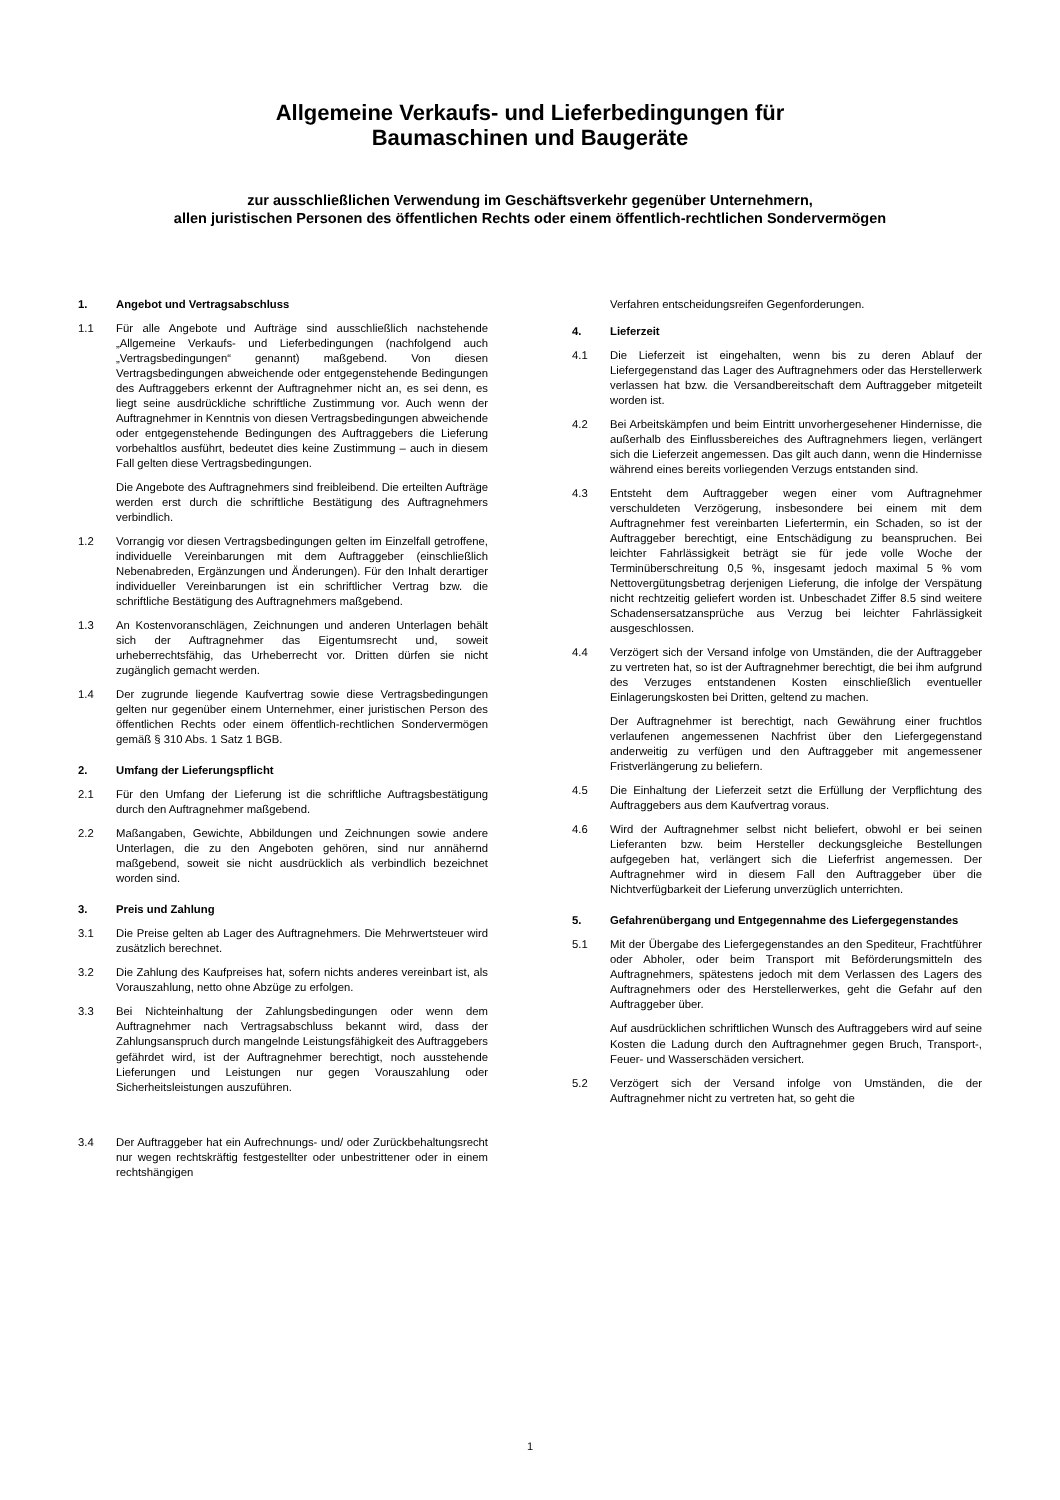Allgemeine Verkaufs- und Lieferbedingungen für
Baumaschinen und Baugeräte
zur ausschließlichen Verwendung im Geschäftsverkehr gegenüber Unternehmern,
allen juristischen Personen des öffentlichen Rechts oder einem öffentlich-rechtlichen Sondervermögen
1. Angebot und Vertragsabschluss
1.1 Für alle Angebote und Aufträge sind ausschließlich nachstehende „Allgemeine Verkaufs- und Lieferbedingungen (nachfolgend auch „Vertragsbedingungen“ genannt) maßgebend. Von diesen Vertragsbedingungen abweichende oder entgegenstehende Bedingungen des Auftraggebers erkennt der Auftragnehmer nicht an, es sei denn, es liegt seine ausdrückliche schriftliche Zustimmung vor. Auch wenn der Auftragnehmer in Kenntnis von diesen Vertragsbedingungen abweichende oder entgegenstehende Bedingungen des Auftraggebers die Lieferung vorbehaltlos ausführt, bedeutet dies keine Zustimmung – auch in diesem Fall gelten diese Vertragsbedingungen.
Die Angebote des Auftragnehmers sind freibleibend. Die erteilten Aufträge werden erst durch die schriftliche Bestätigung des Auftragnehmers verbindlich.
1.2 Vorrangig vor diesen Vertragsbedingungen gelten im Einzelfall getroffene, individuelle Vereinbarungen mit dem Auftraggeber (einschließlich Nebenabreden, Ergänzungen und Änderungen). Für den Inhalt derartiger individueller Vereinbarungen ist ein schriftlicher Vertrag bzw. die schriftliche Bestätigung des Auftragnehmers maßgebend.
1.3 An Kostenvoranschlägen, Zeichnungen und anderen Unterlagen behält sich der Auftragnehmer das Eigentumsrecht und, soweit urheberrechtsfähig, das Urheberrecht vor. Dritten dürfen sie nicht zugänglich gemacht werden.
1.4 Der zugrunde liegende Kaufvertrag sowie diese Vertragsbedingungen gelten nur gegenüber einem Unternehmer, einer juristischen Person des öffentlichen Rechts oder einem öffentlich-rechtlichen Sondervermögen gemäß § 310 Abs. 1 Satz 1 BGB.
2. Umfang der Lieferungspflicht
2.1 Für den Umfang der Lieferung ist die schriftliche Auftragsbestätigung durch den Auftragnehmer maßgebend.
2.2 Maßangaben, Gewichte, Abbildungen und Zeichnungen sowie andere Unterlagen, die zu den Angeboten gehören, sind nur annähernd maßgebend, soweit sie nicht ausdrücklich als verbindlich bezeichnet worden sind.
3. Preis und Zahlung
3.1 Die Preise gelten ab Lager des Auftragnehmers. Die Mehrwertsteuer wird zusätzlich berechnet.
3.2 Die Zahlung des Kaufpreises hat, sofern nichts anderes vereinbart ist, als Vorauszahlung, netto ohne Abzüge zu erfolgen.
3.3 Bei Nichteinhaltung der Zahlungsbedingungen oder wenn dem Auftragnehmer nach Vertragsabschluss bekannt wird, dass der Zahlungsanspruch durch mangelnde Leistungsfähigkeit des Auftraggebers gefährdet wird, ist der Auftragnehmer berechtigt, noch ausstehende Lieferungen und Leistungen nur gegen Vorauszahlung oder Sicherheitsleistungen auszuführen.
3.4 Der Auftraggeber hat ein Aufrechnungs- und/ oder Zurückbehaltungsrecht nur wegen rechtskräftig festgestellter oder unbestrittener oder in einem rechtshängigen
Verfahren entscheidungsreifen Gegenforderungen.
4. Lieferzeit
4.1 Die Lieferzeit ist eingehalten, wenn bis zu deren Ablauf der Liefergegenstand das Lager des Auftragnehmers oder das Herstellerwerk verlassen hat bzw. die Versandbereitschaft dem Auftraggeber mitgeteilt worden ist.
4.2 Bei Arbeitskämpfen und beim Eintritt unvorhergesehener Hindernisse, die außerhalb des Einflussbereiches des Auftragnehmers liegen, verlängert sich die Lieferzeit angemessen. Das gilt auch dann, wenn die Hindernisse während eines bereits vorliegenden Verzugs entstanden sind.
4.3 Entsteht dem Auftraggeber wegen einer vom Auftragnehmer verschuldeten Verzögerung, insbesondere bei einem mit dem Auftragnehmer fest vereinbarten Liefertermin, ein Schaden, so ist der Auftraggeber berechtigt, eine Entschädigung zu beanspruchen. Bei leichter Fahrlässigkeit beträgt sie für jede volle Woche der Terminüberschreitung 0,5 %, insgesamt jedoch maximal 5 % vom Nettovergütungsbetrag derjenigen Lieferung, die infolge der Verspätung nicht rechtzeitig geliefert worden ist. Unbeschadet Ziffer 8.5 sind weitere Schadensersatzansprüche aus Verzug bei leichter Fahrlässigkeit ausgeschlossen.
4.4 Verzögert sich der Versand infolge von Umständen, die der Auftraggeber zu vertreten hat, so ist der Auftragnehmer berechtigt, die bei ihm aufgrund des Verzuges entstandenen Kosten einschließlich eventueller Einlagerungskosten bei Dritten, geltend zu machen.
Der Auftragnehmer ist berechtigt, nach Gewährung einer fruchtlos verlaufenen angemessenen Nachfrist über den Liefergegenstand anderweitig zu verfügen und den Auftraggeber mit angemessener Fristverlängerung zu beliefern.
4.5 Die Einhaltung der Lieferzeit setzt die Erfüllung der Verpflichtung des Auftraggebers aus dem Kaufvertrag voraus.
4.6 Wird der Auftragnehmer selbst nicht beliefert, obwohl er bei seinen Lieferanten bzw. beim Hersteller deckungsgleiche Bestellungen aufgegeben hat, verlängert sich die Lieferfrist angemessen. Der Auftragnehmer wird in diesem Fall den Auftraggeber über die Nichtverfügbarkeit der Lieferung unverzüglich unterrichten.
5. Gefahrenübergang und Entgegennahme des Liefergegenstandes
5.1 Mit der Übergabe des Liefergegenstandes an den Spediteur, Frachtführer oder Abholer, oder beim Transport mit Beförderungsmitteln des Auftragnehmers, spätestens jedoch mit dem Verlassen des Lagers des Auftragnehmers oder des Herstellerwerkes, geht die Gefahr auf den Auftraggeber über.
Auf ausdrücklichen schriftlichen Wunsch des Auftraggebers wird auf seine Kosten die Ladung durch den Auftragnehmer gegen Bruch, Transport-, Feuer- und Wasserschäden versichert.
5.2 Verzögert sich der Versand infolge von Umständen, die der Auftragnehmer nicht zu vertreten hat, so geht die
1